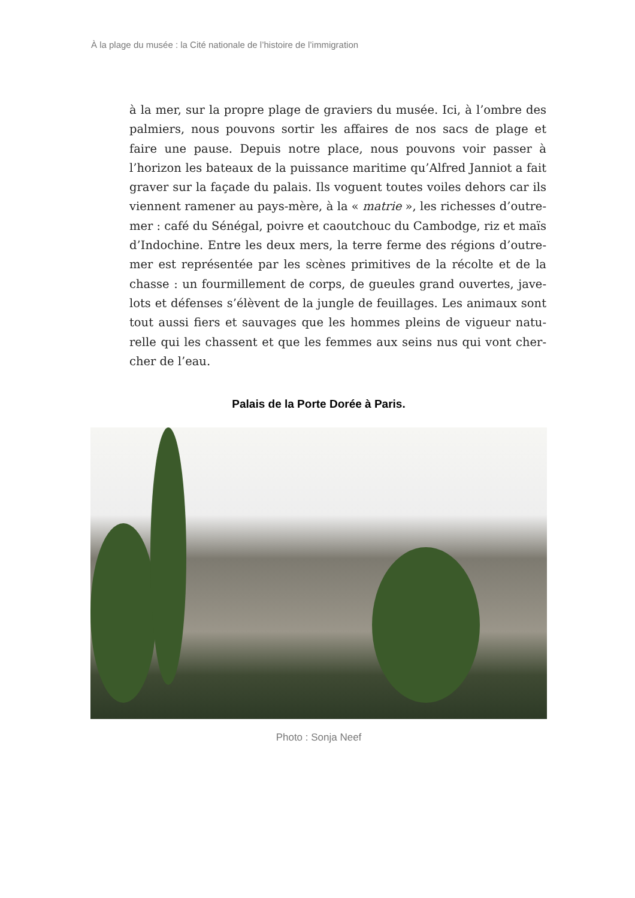À la plage du musée : la Cité nationale de l’histoire de l’immigration
à la mer, sur la propre plage de graviers du musée. Ici, à l’ombre des palmiers, nous pouvons sortir les affaires de nos sacs de plage et faire une pause. Depuis notre place, nous pouvons voir passer à l’horizon les bateaux de la puissance maritime qu’Alfred Janniot a fait graver sur la façade du palais. Ils voguent toutes voiles dehors car ils viennent ramener au pays-mère, à la « matrie », les richesses d’outre-mer : café du Sénégal, poivre et caoutchouc du Cambodge, riz et maïs d’Indochine. Entre les deux mers, la terre ferme des régions d’outre-mer est représentée par les scènes primitives de la récolte et de la chasse : un fourmillement de corps, de gueules grand ouvertes, jave-lots et défenses s’élèvent de la jungle de feuillages. Les animaux sont tout aussi fiers et sauvages que les hommes pleins de vigueur natu-relle qui les chassent et que les femmes aux seins nus qui vont cher-cher de l’eau.
Palais de la Porte Dorée à Paris.
Photo : Sonja Neef